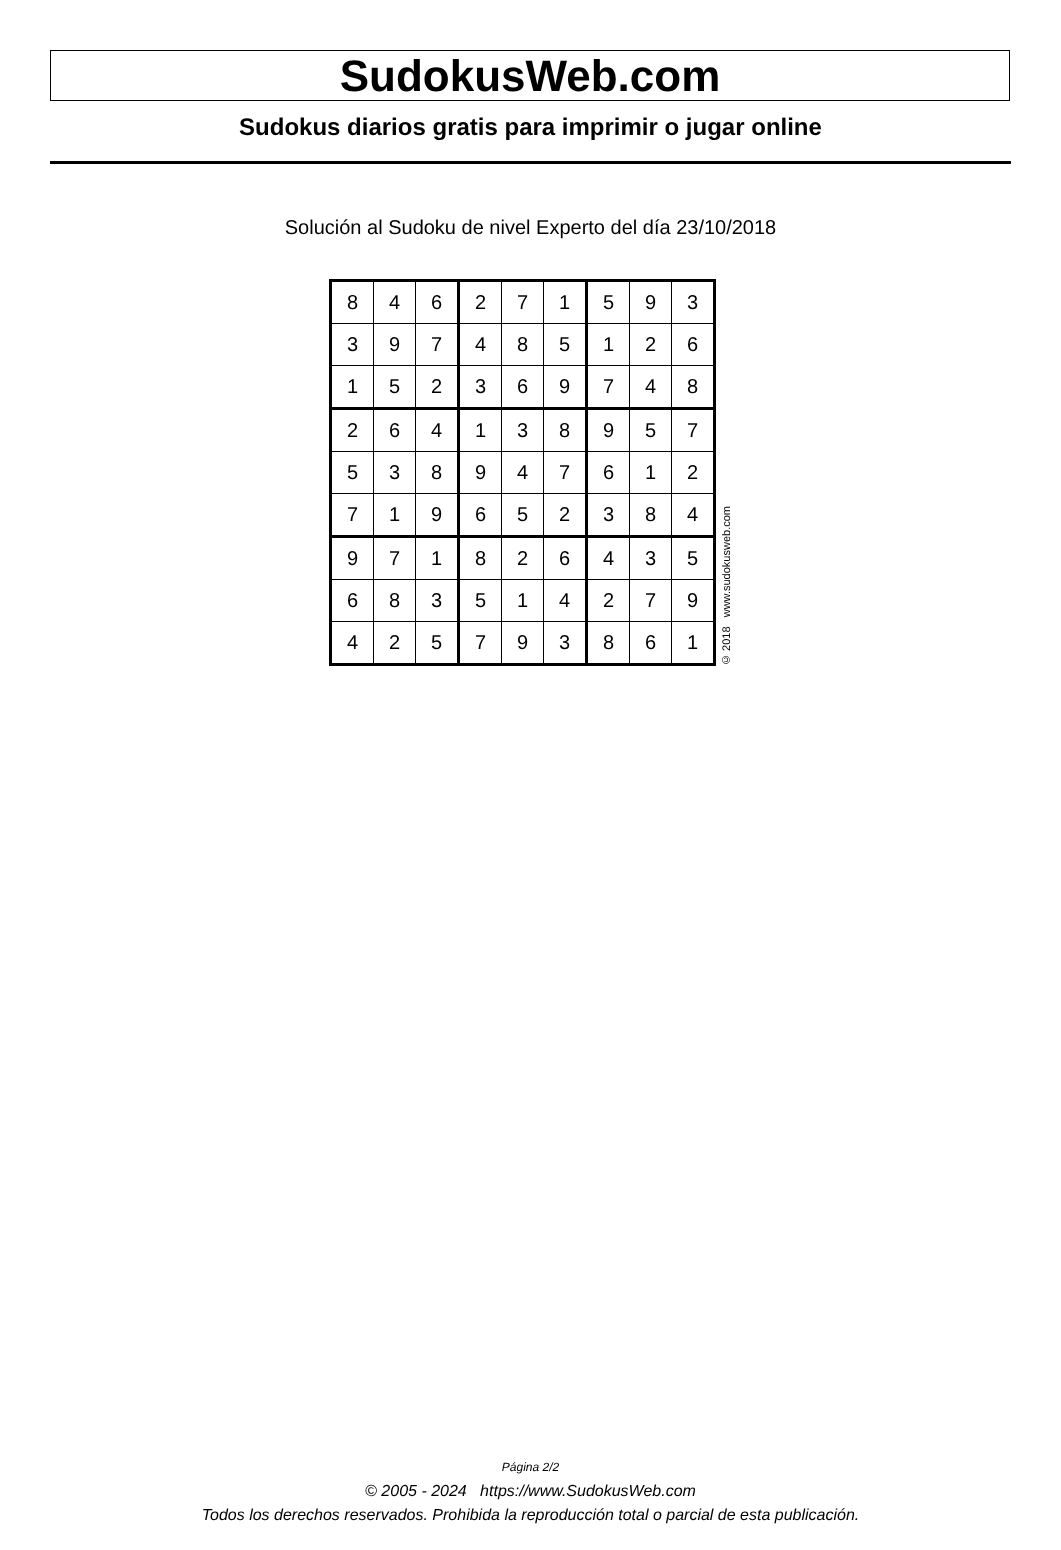SudokusWeb.com
Sudokus diarios gratis para imprimir o jugar online
Solución al Sudoku de nivel Experto del día 23/10/2018
| 8 | 4 | 6 | 2 | 7 | 1 | 5 | 9 | 3 |
| 3 | 9 | 7 | 4 | 8 | 5 | 1 | 2 | 6 |
| 1 | 5 | 2 | 3 | 6 | 9 | 7 | 4 | 8 |
| 2 | 6 | 4 | 1 | 3 | 8 | 9 | 5 | 7 |
| 5 | 3 | 8 | 9 | 4 | 7 | 6 | 1 | 2 |
| 7 | 1 | 9 | 6 | 5 | 2 | 3 | 8 | 4 |
| 9 | 7 | 1 | 8 | 2 | 6 | 4 | 3 | 5 |
| 6 | 8 | 3 | 5 | 1 | 4 | 2 | 7 | 9 |
| 4 | 2 | 5 | 7 | 9 | 3 | 8 | 6 | 1 |
© 2018 www.sudokusweb.com
Página 2/2
© 2005 - 2024 https://www.SudokusWeb.com
Todos los derechos reservados. Prohibida la reproducción total o parcial de esta publicación.